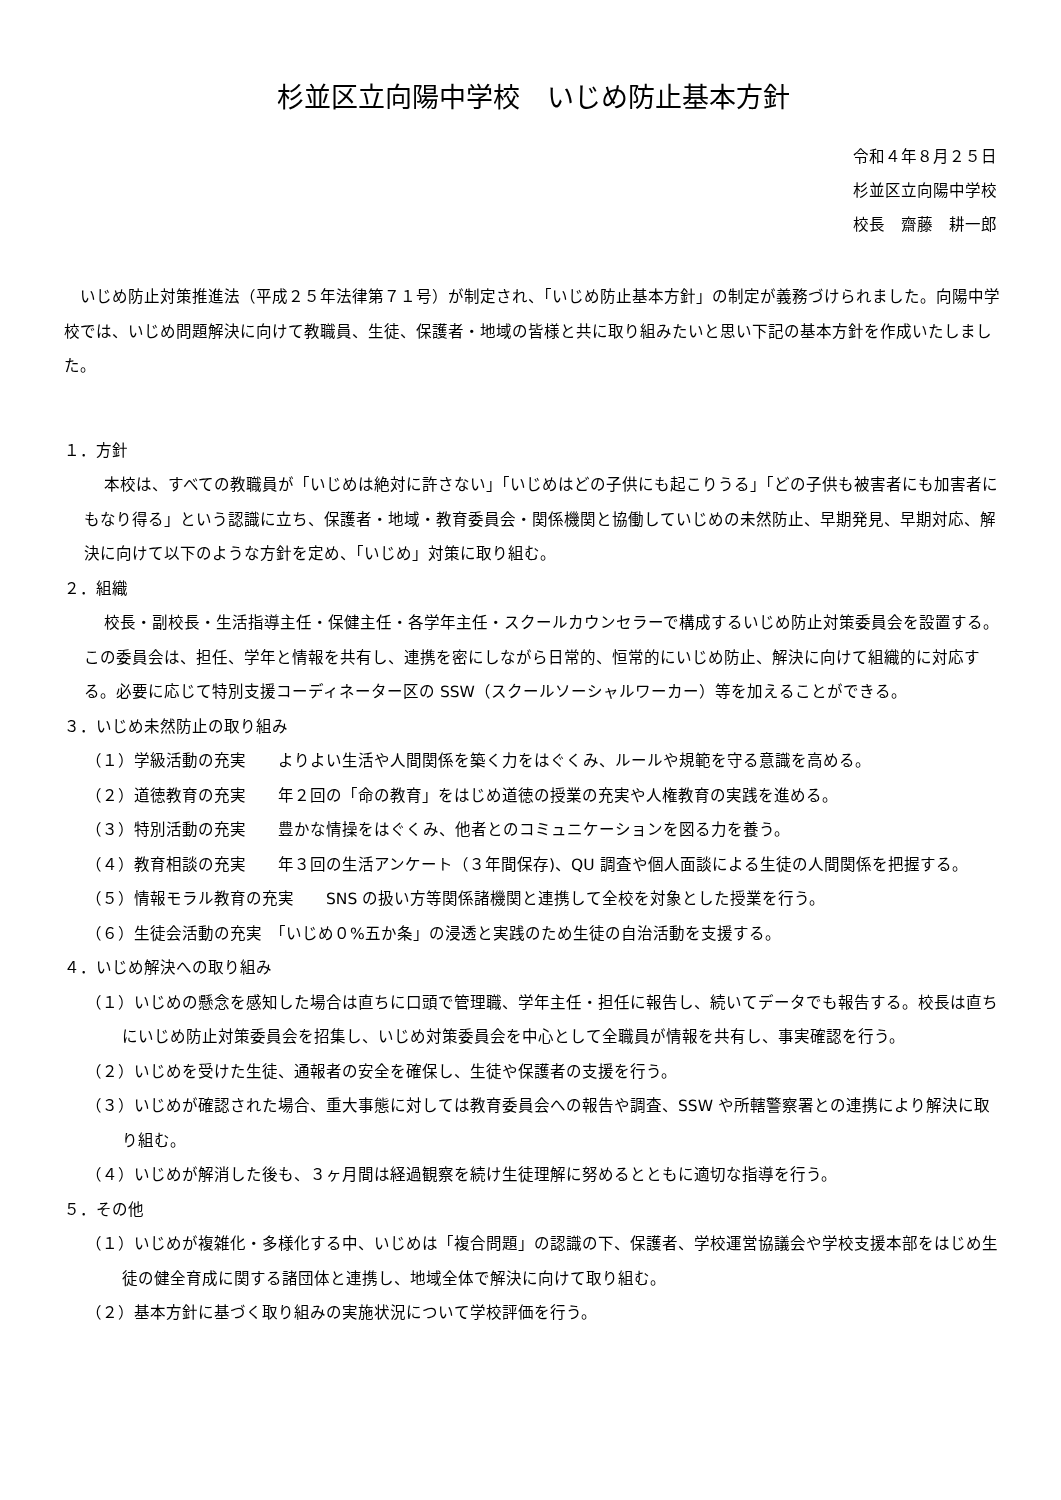杉並区立向陽中学校　いじめ防止基本方針
令和４年８月２５日
杉並区立向陽中学校
校長　齋藤　耕一郎
いじめ防止対策推進法（平成２５年法律第７１号）が制定され、「いじめ防止基本方針」の制定が義務づけられました。向陽中学校では、いじめ問題解決に向けて教職員、生徒、保護者・地域の皆様と共に取り組みたいと思い下記の基本方針を作成いたしました。
１．方針
本校は、すべての教職員が「いじめは絶対に許さない」「いじめはどの子供にも起こりうる」「どの子供も被害者にも加害者にもなり得る」という認識に立ち、保護者・地域・教育委員会・関係機関と協働していじめの未然防止、早期発見、早期対応、解決に向けて以下のような方針を定め、「いじめ」対策に取り組む。
２．組織
校長・副校長・生活指導主任・保健主任・各学年主任・スクールカウンセラーで構成するいじめ防止対策委員会を設置する。この委員会は、担任、学年と情報を共有し、連携を密にしながら日常的、恒常的にいじめ防止、解決に向けて組織的に対応する。必要に応じて特別支援コーディネーター区の SSW（スクールソーシャルワーカー）等を加えることができる。
３．いじめ未然防止の取り組み
（１）学級活動の充実　　よりよい生活や人間関係を築く力をはぐくみ、ルールや規範を守る意識を高める。
（２）道徳教育の充実　　年２回の「命の教育」をはじめ道徳の授業の充実や人権教育の実践を進める。
（３）特別活動の充実　　豊かな情操をはぐくみ、他者とのコミュニケーションを図る力を養う。
（４）教育相談の充実　　年３回の生活アンケート（３年間保存)、QU 調査や個人面談による生徒の人間関係を把握する。
（５）情報モラル教育の充実　　SNS の扱い方等関係諸機関と連携して全校を対象とした授業を行う。
（６）生徒会活動の充実　「いじめ０%五か条」の浸透と実践のため生徒の自治活動を支援する。
４．いじめ解決への取り組み
（１）いじめの懸念を感知した場合は直ちに口頭で管理職、学年主任・担任に報告し、続いてデータでも報告する。校長は直ちにいじめ防止対策委員会を招集し、いじめ対策委員会を中心として全職員が情報を共有し、事実確認を行う。
（２）いじめを受けた生徒、通報者の安全を確保し、生徒や保護者の支援を行う。
（３）いじめが確認された場合、重大事態に対しては教育委員会への報告や調査、SSW や所轄警察署との連携により解決に取り組む。
（４）いじめが解消した後も、３ヶ月間は経過観察を続け生徒理解に努めるとともに適切な指導を行う。
５．その他
（１）いじめが複雑化・多様化する中、いじめは「複合問題」の認識の下、保護者、学校運営協議会や学校支援本部をはじめ生徒の健全育成に関する諸団体と連携し、地域全体で解決に向けて取り組む。
（２）基本方針に基づく取り組みの実施状況について学校評価を行う。